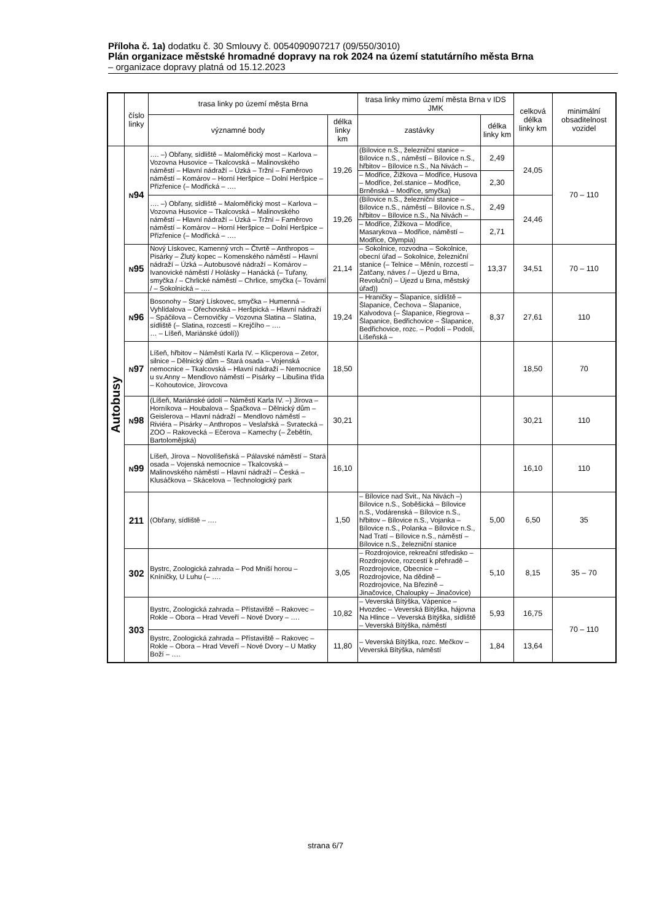Příloha č. 1a) dodatku č. 30 Smlouvy č. 0054090907217 (09/550/3010)
Plán organizace městské hromadné dopravy na rok 2024 na území statutárního města Brna
– organizace dopravy platná od 15.12.2023
| | číslo linky | trasa linky po území města Brna | | trasa linky mimo území města Brna v IDS JMK | | celková délka linky km | minimální obsaditelnost vozidel |
| --- | --- | --- | --- | --- | --- | --- | --- |
| | | významné body | délka linky km | zastávky | délka linky km | | |
| Autobusy | N 94 | …. –) Obřany, sídliště – Maloměřický most – Karlova – Vozovna Husovice – Tkalcovská – Malinovského náměstí – Hlavní nádraží – Úzká – Tržní – Faměrovo náměstí – Komárov – Horní Heršpice – Dolní Heršpice – Přízřenice (– Modřická – …. | 19,26 | (Bílovice n.S., železniční stanice – Bílovice n.S., náměstí – Bílovice n.S., hřbitov – Bílovice n.S., Na Nivách – | 2,49 | 24,05 | 70 – 110 |
| | | | | – Modřice, Žižkova – Modřice, Husova – Modřice, žel.stanice – Modřice, Brněnská – Modřice, smyčka) | 2,30 | | |
| | | …. –) Obřany, sídliště – Maloměřický most – Karlova – Vozovna Husovice – Tkalcovská – Malinovského náměstí – Hlavní nádraží – Úzká – Tržní – Faměrovo náměstí – Komárov – Horní Heršpice – Dolní Heršpice – Přízřenice (– Modřická – …. | 19,26 | (Bílovice n.S., železniční stanice – Bílovice n.S., náměstí – Bílovice n.S., hřbitov – Bílovice n.S., Na Nivách – | 2,49 | 24,46 | |
| | | | | – Modřice, Žižkova – Modřice, Masarykova – Modřice, náměstí – Modřice, Olympia) | 2,71 | | |
| | N 95 | Nový Lískovec, Kamenný vrch – Čtvrtě – Anthropos – Pisárky – Žlutý kopec – Komenského náměstí – Hlavní nádraží – Úzká – Autobusové nádraží – Komárov – Ivanovické náměstí / Holásky – Hanácká (– Tuřany, smyčka / – Chrlické náměstí – Chrlice, smyčka (– Tovární / – Sokolnická – …. | 21,14 | – Sokolnice, rozvodna – Sokolnice, obecní úřad – Sokolnice, železniční stanice (– Telnice – Měnín, rozcestí – Žatčany, náves / – Újezd u Brna, Revoluční) – Újezd u Brna, městský úřad)) | 13,37 | 34,51 | 70 – 110 |
| | N 96 | Bosonohy – Starý Lískovec, smyčka – Humenná – Vyhlídalova – Ořechovská – Heršpická – Hlavní nádraží – Spáčilova – Černovičky – Vozovna Slatina – Slatina, sídliště (– Slatina, rozcestí – Krejčího – …. … – Líšeň, Mariánské údolí)) | 19,24 | – Hraničky – Šlapanice, sídliště – Šlapanice, Čechova – Šlapanice, Kalvodova (– Šlapanice, Riegrova – Šlapanice, Bedřichovice – Šlapanice, Bedřichovice, rozc. – Podolí – Podolí, Líšeňská – | 8,37 | 27,61 | 110 |
| | N 97 | Líšeň, hřbitov – Náměstí Karla IV. – Klicperova – Zetor, silnice – Dělnický dům – Stará osada – Vojenská nemocnice – Tkalcovská – Hlavní nádraží – Nemocnice u sv.Anny – Mendlovo náměstí – Pisárky – Libušina třída – Kohoutovice, Jírovcova | 18,50 | | | 18,50 | 70 |
| | N 98 | (Líšeň, Mariánské údolí – Náměstí Karla IV. –) Jírova – Horníkova – Houbalova – Špačkova – Dělnický dům – Geislerova – Hlavní nádraží – Mendlovo náměstí – Riviéra – Pisárky – Anthropos – Veslařská – Svratecká – ZOO – Rakovecká – Ečerova – Kamechy (– Žebětín, Bartoloměјská) | 30,21 | | | 30,21 | 110 |
| | N 99 | Líšeň, Jírova – Novolíšeňská – Pálavské náměstí – Stará osada – Vojenská nemocnice – Tkalcovská – Malinovského náměstí – Hlavní nádraží – Česká – Klusáčkova – Skácelova – Technologický park | 16,10 | | | 16,10 | 110 |
| | 211 | (Obřany, sídliště – …. | 1,50 | – Bílovice nad Svit., Na Nivách –) Bílovice n.S., Soběšická – Bílovice n.S., Vodárenská – Bílovice n.S., hřbitov – Bílovice n.S., Vojanka – Bílovice n.S., Polanka – Bílovice n.S., Nad Tratí – Bílovice n.S., náměstí – Bílovice n.S., železniční stanice | 5,00 | 6,50 | 35 |
| | 302 | Bystrc, Zoologická zahrada – Pod Mniší horou – Kníničky, U Luhu (– …. | 3,05 | – Rozdrojovice, rekreační středisko – Rozdrojovice, rozcestí k přehradě – Rozdrojovice, Obecnice – Rozdrojovice, Na dědině – Rozdrojovice, Na Březině – Jinačovice, Chaloupky – Jinačovice) | 5,10 | 8,15 | 35 – 70 |
| | 303 | Bystrc, Zoologická zahrada – Přístaviště – Rakovec – Rokle – Obora – Hrad Veveří – Nové Dvory – …. | 10,82 | – Veverská Bítýška, Vápenice – Hvozdec – Veverská Bítýška, hájovna Na Hlince – Veverská Bítýška, sídliště – Veverská Bítýška, náměstí | 5,93 | 16,75 | 70 – 110 |
| | | Bystrc, Zoologická zahrada – Přístaviště – Rakovec – Rokle – Obora – Hrad Veveří – Nové Dvory – U Matky Boží – …. | 11,80 | – Veverská Bítýška, rozc. Mečkov – Veverská Bítýška, náměstí | 1,84 | 13,64 | |
strana 6/7